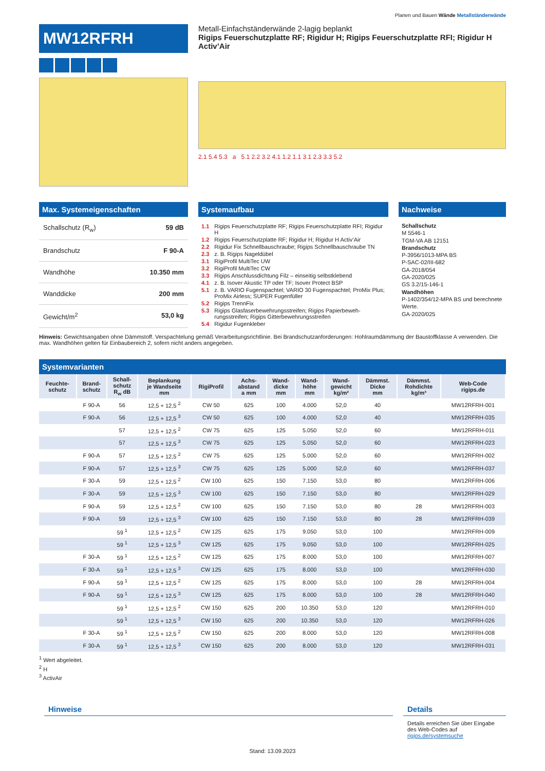Planen und Bauen Wände Metallständerwände
MW12RFRH
Metall-Einfachständerwände 2-lagig beplankt
Rigips Feuerschutzplatte RF; Rigidur H; Rigips Feuerschutzplatte RFI; Rigidur H Activ’Air
2.1 5.4 5.3 a 5.1 2.2 3.2 4.1 1.2 1.1 3.1 2.3 3.3 5.2
Max. Systemeigenschaften
Schallschutz (R<sub>w</sub>) 59 dB
Brandschutz F 90-A
Wandhöhe 10.350 mm
Wanddicke 200 mm
Gewicht/m<sup>2</sup> 53,0 kg
Systemaufbau
| 1.1 | Rigips Feuerschutzplatte RF; Rigips Feuerschutzplatte RFI; Rigidur H |
| 1.2 | Rigips Feuerschutzplatte RF; Rigidur H; Rigidur H Activ’Air |
| 2.2 | Rigidur Fix Schnellbauschraube; Rigips Schnellbauschrau­be TN |
| 2.3 | z. B. Rigips Nageldübel |
| 3.1 | RigiProfil MultiTec UW |
| 3.2 | RigiProfil MultiTec CW |
| 3.3 | Rigips Anschlussdichtung Filz – einseitig selbstklebend |
| 4.1 | z. B. Isover Akustic TP oder TF; Isover Protect BSP |
| 5.1 | z. B. VARIO Fugenspachtel; VARIO 30 Fugenspachtel; ProMix Plus; ProMix Airless; SUPER Fugenfüller |
| 5.2 | Rigips TrennFix |
| 5.3 | Rigips Glasfaserbewehrungsstreifen; Rigips Papierbeweh­rungsstreifen; Rigips Gitterbewehrungsstreifen |
| 5.4 | Rigidur Fugenkleber |
Nachweise
Schallschutz
M 5546-1
TGM-VA AB 12151
Brandschutz
P-3956/1013-MPA BS
P-SAC-02/III-682
GA-2018/054
GA-2020/025
GS 3.2/15-146-1
Wandhöhen
P-1402/354/12-MPA BS und berechnete Werte.
GA-2020/025
Hinweis: Gewichtsangaben ohne Dämmstoff. Verspachtelung gemäß Verarbeitungsrichtlinie. Bei Brandschutzanforderungen: Hohlraumdämmung der Baustoff­klasse A verwenden. Die max. Wandhöhen gelten für Einbaubereich 2, sofern nicht anders angegeben.
Systemvarianten
| Feuchte- schutz | Brand- schutz | Schall- schutz R<sub>w</sub> dB | Beplankung je Wandseite mm | RigiProfil | Achs- abstand a mm | Wand- dicke mm | Wand- höhe mm | Wand- gewicht kg/m² | Dämmst. Dicke mm | Dämmst. Rohdichte kg/m³ | Web-Code rigips.de |
| --- | --- | --- | --- | --- | --- | --- | --- | --- | --- | --- | --- |
| | F 90-A | 56 | 12,5 + 12,5 <sup>2</sup> | CW 50 | 625 | 100 | 4.000 | 52,0 | 40 | | MW12RFRH-001 |
| | F 90-A | 56 | 12,5 + 12,5 <sup>3</sup> | CW 50 | 625 | 100 | 4.000 | 52,0 | 40 | | MW12RFRH-035 |
| | | 57 | 12,5 + 12,5 <sup>2</sup> | CW 75 | 625 | 125 | 5.050 | 52,0 | 60 | | MW12RFRH-011 |
| | | 57 | 12,5 + 12,5 <sup>3</sup> | CW 75 | 625 | 125 | 5.050 | 52,0 | 60 | | MW12RFRH-023 |
| | F 90-A | 57 | 12,5 + 12,5 <sup>2</sup> | CW 75 | 625 | 125 | 5.000 | 52,0 | 60 | | MW12RFRH-002 |
| | F 90-A | 57 | 12,5 + 12,5 <sup>3</sup> | CW 75 | 625 | 125 | 5.000 | 52,0 | 60 | | MW12RFRH-037 |
| | F 30-A | 59 | 12,5 + 12,5 <sup>2</sup> | CW 100 | 625 | 150 | 7.150 | 53,0 | 80 | | MW12RFRH-006 |
| | F 30-A | 59 | 12,5 + 12,5 <sup>3</sup> | CW 100 | 625 | 150 | 7.150 | 53,0 | 80 | | MW12RFRH-029 |
| | F 90-A | 59 | 12,5 + 12,5 <sup>2</sup> | CW 100 | 625 | 150 | 7.150 | 53,0 | 80 | 28 | MW12RFRH-003 |
| | F 90-A | 59 | 12,5 + 12,5 <sup>3</sup> | CW 100 | 625 | 150 | 7.150 | 53,0 | 80 | 28 | MW12RFRH-039 |
| | | 59 <sup>1</sup> | 12,5 + 12,5 <sup>2</sup> | CW 125 | 625 | 175 | 9.050 | 53,0 | 100 | | MW12RFRH-009 |
| | | 59 <sup>1</sup> | 12,5 + 12,5 <sup>3</sup> | CW 125 | 625 | 175 | 9.050 | 53,0 | 100 | | MW12RFRH-025 |
| | F 30-A | 59 <sup>1</sup> | 12,5 + 12,5 <sup>2</sup> | CW 125 | 625 | 175 | 8.000 | 53,0 | 100 | | MW12RFRH-007 |
| | F 30-A | 59 <sup>1</sup> | 12,5 + 12,5 <sup>3</sup> | CW 125 | 625 | 175 | 8.000 | 53,0 | 100 | | MW12RFRH-030 |
| | F 90-A | 59 <sup>1</sup> | 12,5 + 12,5 <sup>2</sup> | CW 125 | 625 | 175 | 8.000 | 53,0 | 100 | 28 | MW12RFRH-004 |
| | F 90-A | 59 <sup>1</sup> | 12,5 + 12,5 <sup>3</sup> | CW 125 | 625 | 175 | 8.000 | 53,0 | 100 | 28 | MW12RFRH-040 |
| | | 59 <sup>1</sup> | 12,5 + 12,5 <sup>2</sup> | CW 150 | 625 | 200 | 10.350 | 53,0 | 120 | | MW12RFRH-010 |
| | | 59 <sup>1</sup> | 12,5 + 12,5 <sup>3</sup> | CW 150 | 625 | 200 | 10.350 | 53,0 | 120 | | MW12RFRH-026 |
| | F 30-A | 59 <sup>1</sup> | 12,5 + 12,5 <sup>2</sup> | CW 150 | 625 | 200 | 8.000 | 53,0 | 120 | | MW12RFRH-008 |
| | F 30-A | 59 <sup>1</sup> | 12,5 + 12,5 <sup>3</sup> | CW 150 | 625 | 200 | 8.000 | 53,0 | 120 | | MW12RFRH-031 |
<sup>1</sup> Wert abgeleitet.
<sup>2</sup> H
<sup>3</sup> ActivAir
Hinweise Details
Details erreichen Sie über Eingabe des Web-Codes auf rigips.de/systemsuche
Stand: 13.09.2023